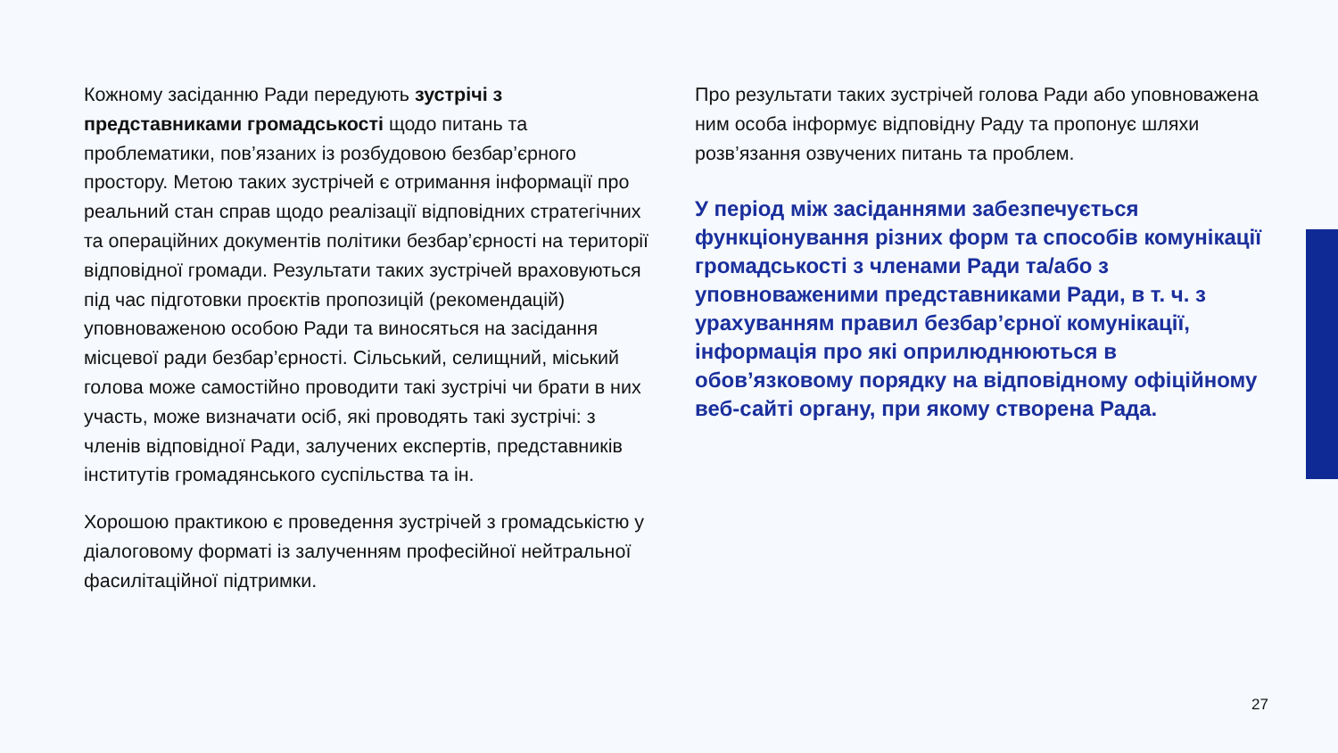Кожному засіданню Ради передують зустрічі з представниками громадськості щодо питань та проблематики, пов’язаних із розбудовою безбар’єрного простору. Метою таких зустрічей є отримання інформації про реальний стан справ щодо реалізації відповідних стратегічних та операційних документів політики безбар’єрності на території відповідної громади. Результати таких зустрічей враховуються під час підготовки проєктів пропозицій (рекомендацій) уповноваженою особою Ради та виносяться на засідання місцевої ради безбар’єрності. Сільський, селищний, міський голова може самостійно проводити такі зустрічі чи брати в них участь, може визначати осіб, які проводять такі зустрічі: з членів відповідної Ради, залучених експертів, представників інститутів громадянського суспільства та ін.
Хорошою практикою є проведення зустрічей з громадськістю у діалоговому форматі із залученням професійної нейтральної фасилітаційної підтримки.
Про результати таких зустрічей голова Ради або уповноважена ним особа інформує відповідну Раду та пропонує шляхи розв’язання озвучених питань та проблем.
У період між засіданнями забезпечується функціонування різних форм та способів комунікації громадськості з членами Ради та/або з уповноваженими представниками Ради, в т. ч. з урахуванням правил безбар’єрної комунікації, інформація про які оприлюднюються в обов’язковому порядку на відповідному офіційному веб-сайті органу, при якому створена Рада.
27